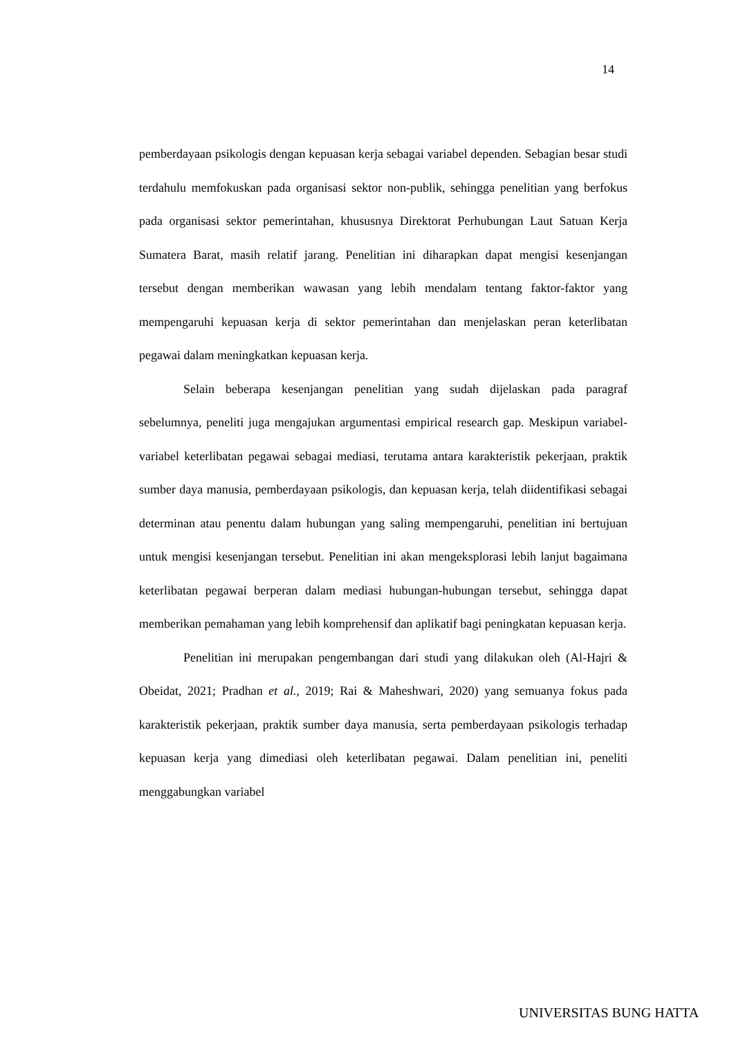14
pemberdayaan psikologis dengan kepuasan kerja sebagai variabel dependen. Sebagian besar studi terdahulu memfokuskan pada organisasi sektor non-publik, sehingga penelitian yang berfokus pada organisasi sektor pemerintahan, khususnya Direktorat Perhubungan Laut Satuan Kerja Sumatera Barat, masih relatif jarang. Penelitian ini diharapkan dapat mengisi kesenjangan tersebut dengan memberikan wawasan yang lebih mendalam tentang faktor-faktor yang mempengaruhi kepuasan kerja di sektor pemerintahan dan menjelaskan peran keterlibatan pegawai dalam meningkatkan kepuasan kerja.
Selain beberapa kesenjangan penelitian yang sudah dijelaskan pada paragraf sebelumnya, peneliti juga mengajukan argumentasi empirical research gap. Meskipun variabel-variabel keterlibatan pegawai sebagai mediasi, terutama antara karakteristik pekerjaan, praktik sumber daya manusia, pemberdayaan psikologis, dan kepuasan kerja, telah diidentifikasi sebagai determinan atau penentu dalam hubungan yang saling mempengaruhi, penelitian ini bertujuan untuk mengisi kesenjangan tersebut. Penelitian ini akan mengeksplorasi lebih lanjut bagaimana keterlibatan pegawai berperan dalam mediasi hubungan-hubungan tersebut, sehingga dapat memberikan pemahaman yang lebih komprehensif dan aplikatif bagi peningkatan kepuasan kerja.
Penelitian ini merupakan pengembangan dari studi yang dilakukan oleh (Al-Hajri & Obeidat, 2021; Pradhan et al., 2019; Rai & Maheshwari, 2020) yang semuanya fokus pada karakteristik pekerjaan, praktik sumber daya manusia, serta pemberdayaan psikologis terhadap kepuasan kerja yang dimediasi oleh keterlibatan pegawai. Dalam penelitian ini, peneliti menggabungkan variabel
UNIVERSITAS BUNG HATTA